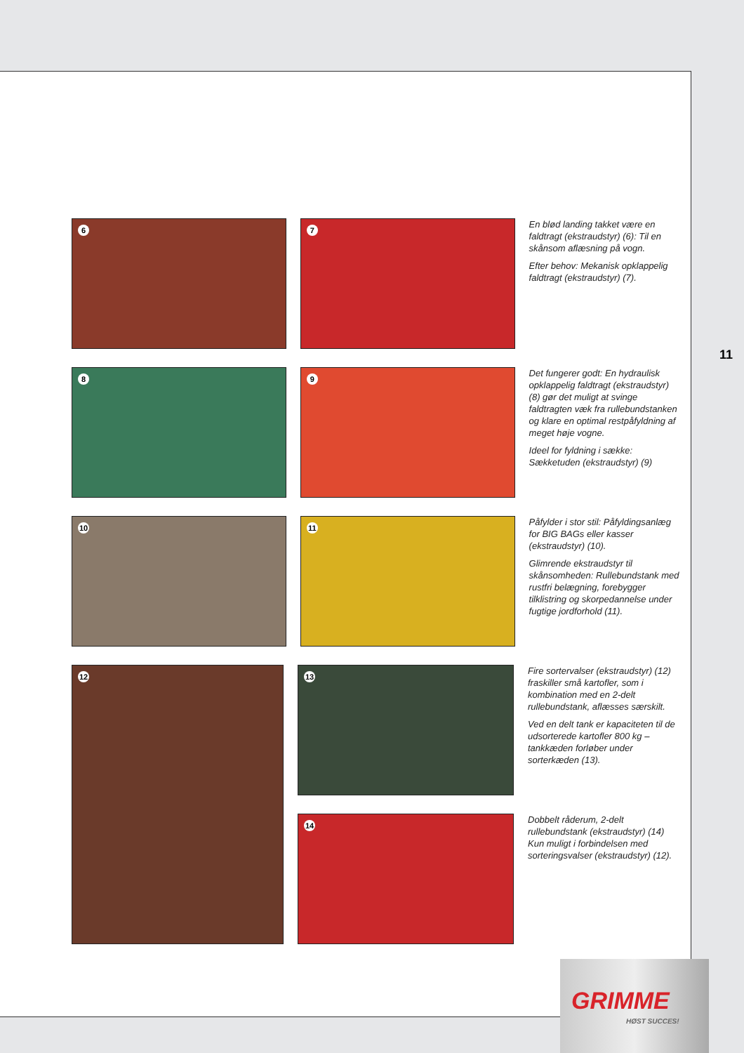6
7
En blød landing takket være en faldtragt (ekstraudstyr) (6): Til en skånsom aflæsning på vogn.
Efter behov: Mekanisk opklappelig faldtragt (ekstraudstyr) (7).
8
9
Det fungerer godt: En hydraulisk opklappelig faldtragt (ekstraudstyr) (8) gør det muligt at svinge faldtragten væk fra rullebundstanken og klare en optimal restpåfyldning af meget høje vogne.
Ideel for fyldning i sække: Sækketuden (ekstraudstyr) (9)
10
11
Påfylder i stor stil: Påfyldingsanlæg for BIG BAGs eller kasser (ekstraudstyr) (10).
Glimrende ekstraudstyr til skånsomheden: Rullebundstank med rustfri belægning, forebygger tilklistring og skorpedannelse under fugtige jordforhold (11).
12
13
Fire sortervalser (ekstraudstyr) (12) fraskiller små kartofler, som i kombination med en 2-delt rullebundstank, aflæsses særskilt.
Ved en delt tank er kapaciteten til de udsorterede kartofler 800 kg – tankkæden forløber under sorterkæden (13).
14
Dobbelt råderum, 2-delt rullebundstank (ekstraudstyr) (14) Kun muligt i forbindelsen med sorteringsvalser (ekstraudstyr) (12).
11
GRIMME
HØST SUCCES!